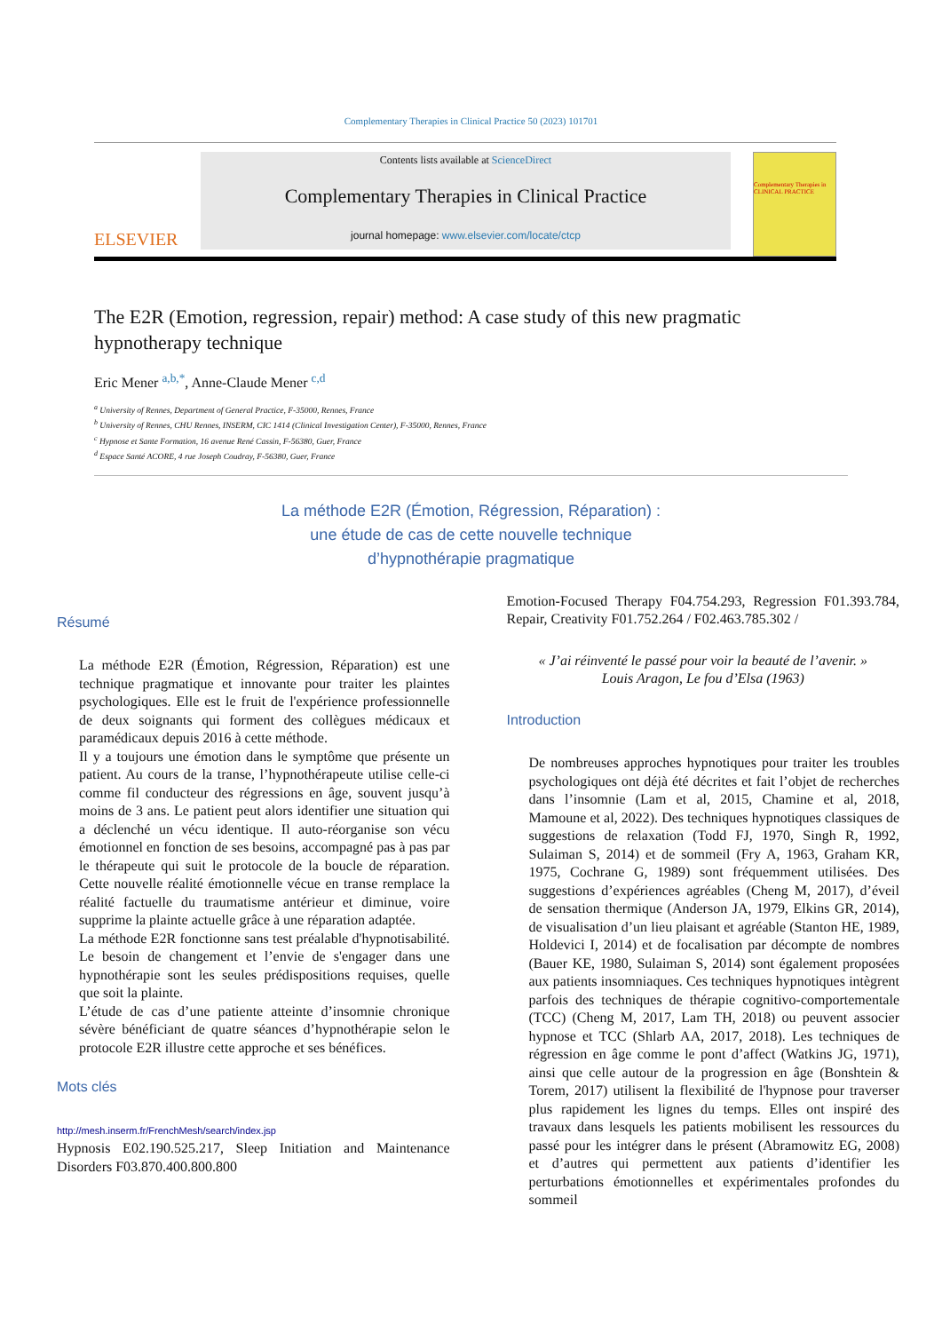Complementary Therapies in Clinical Practice 50 (2023) 101701
ELSEVIER
Contents lists available at ScienceDirect
Complementary Therapies in Clinical Practice
journal homepage: www.elsevier.com/locate/ctcp
Complementary Therapies in CLINICAL PRACTICE
The E2R (Emotion, regression, repair) method: A case study of this new pragmatic hypnotherapy technique
Eric Mener <sup>a,b,*</sup>, Anne-Claude Mener <sup>c,d</sup>
<sup>a</sup> University of Rennes, Department of General Practice, F-35000, Rennes, France
<sup>b</sup> University of Rennes, CHU Rennes, INSERM, CIC 1414 (Clinical Investigation Center), F-35000, Rennes, France
<sup>c</sup> Hypnose et Sante Formation, 16 avenue René Cassin, F-56380, Guer, France
<sup>d</sup> Espace Santé ACORE, 4 rue Joseph Coudray, F-56380, Guer, France
La méthode E2R (Émotion, Régression, Réparation) :
une étude de cas de cette nouvelle technique
d’hypnothérapie pragmatique
Résumé
La méthode E2R (Émotion, Régression, Réparation) est une technique pragmatique et innovante pour traiter les plaintes psychologiques. Elle est le fruit de l'expérience professionnelle de deux soignants qui forment des collègues médicaux et paramédicaux depuis 2016 à cette méthode.
Il y a toujours une émotion dans le symptôme que présente un patient. Au cours de la transe, l’hypnothérapeute utilise celle-ci comme fil conducteur des régressions en âge, souvent jusqu’à moins de 3 ans. Le patient peut alors identifier une situation qui a déclenché un vécu identique. Il auto-réorganise son vécu émotionnel en fonction de ses besoins, accompagné pas à pas par le thérapeute qui suit le protocole de la boucle de réparation. Cette nouvelle réalité émotionnelle vécue en transe remplace la réalité factuelle du traumatisme antérieur et diminue, voire supprime la plainte actuelle grâce à une réparation adaptée.
La méthode E2R fonctionne sans test préalable d'hypnotisabilité. Le besoin de changement et l’envie de s'engager dans une hypnothérapie sont les seules prédispositions requises, quelle que soit la plainte.
L’étude de cas d’une patiente atteinte d’insomnie chronique sévère bénéficiant de quatre séances d’hypnothérapie selon le protocole E2R illustre cette approche et ses bénéfices.
Mots clés
http://mesh.inserm.fr/FrenchMesh/search/index.jsp
Hypnosis E02.190.525.217, Sleep Initiation and Maintenance Disorders F03.870.400.800.800
Emotion-Focused Therapy F04.754.293, Regression F01.393.784, Repair, Creativity F01.752.264 / F02.463.785.302 /
« J’ai réinventé le passé pour voir la beauté de l’avenir. »
Louis Aragon, Le fou d’Elsa (1963)
Introduction
De nombreuses approches hypnotiques pour traiter les troubles psychologiques ont déjà été décrites et fait l’objet de recherches dans l’insomnie (Lam et al, 2015, Chamine et al, 2018, Mamoune et al, 2022). Des techniques hypnotiques classiques de suggestions de relaxation (Todd FJ, 1970, Singh R, 1992, Sulaiman S, 2014) et de sommeil (Fry A, 1963, Graham KR, 1975, Cochrane G, 1989) sont fréquemment utilisées. Des suggestions d’expériences agréables (Cheng M, 2017), d’éveil de sensation thermique (Anderson JA, 1979, Elkins GR, 2014), de visualisation d’un lieu plaisant et agréable (Stanton HE, 1989, Holdevici I, 2014) et de focalisation par décompte de nombres (Bauer KE, 1980, Sulaiman S, 2014) sont également proposées aux patients insomniaques. Ces techniques hypnotiques intègrent parfois des techniques de thérapie cognitivo-comportementale (TCC) (Cheng M, 2017, Lam TH, 2018) ou peuvent associer hypnose et TCC (Shlarb AA, 2017, 2018). Les techniques de régression en âge comme le pont d’affect (Watkins JG, 1971), ainsi que celle autour de la progression en âge (Bonshtein & Torem, 2017) utilisent la flexibilité de l'hypnose pour traverser plus rapidement les lignes du temps. Elles ont inspiré des travaux dans lesquels les patients mobilisent les ressources du passé pour les intégrer dans le présent (Abramowitz EG, 2008) et d’autres qui permettent aux patients d’identifier les perturbations émotionnelles et expérimentales profondes du sommeil